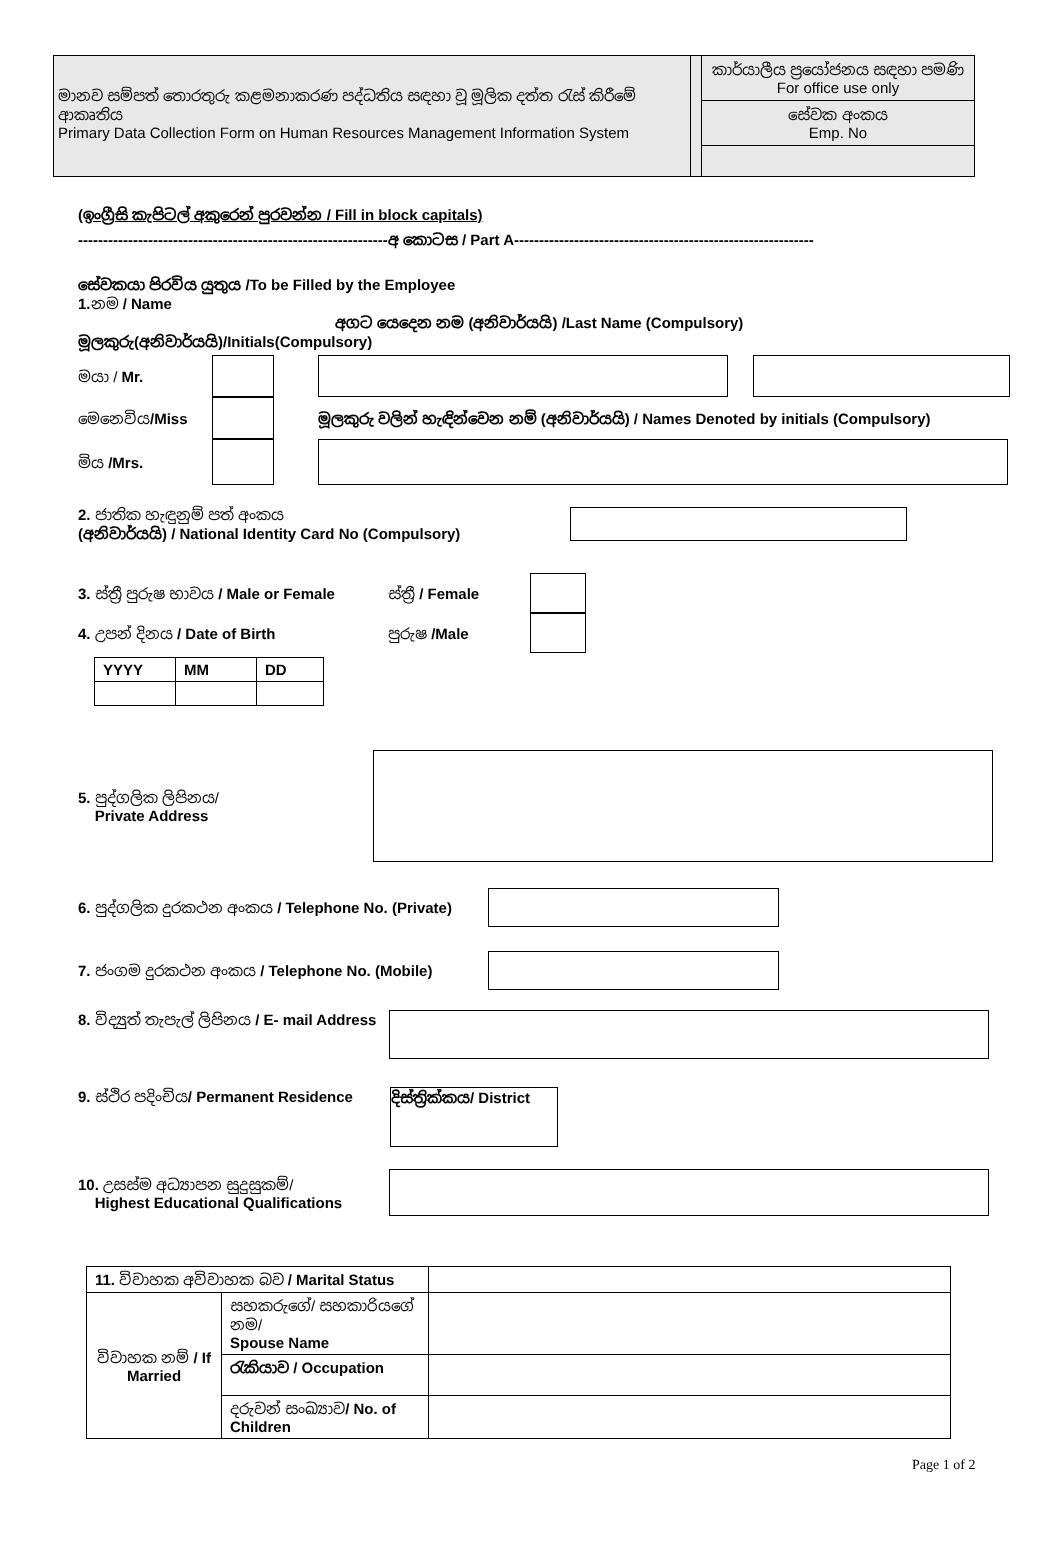මානව සම්පත් තොරතුරු කළමනාකරණ පද්ධතිය සඳහා වූ මූලික දත්ත රැස් කිරීමේ ආකෘතිය
Primary Data Collection Form on Human Resources Management Information System
කාර්යාලීය ප්‍රයෝජනය සඳහා පමණි
For office use only
සේවක අංකය
Emp. No
(ඉංග්‍රීසි කැපිටල් අකුරෙන් පුරවන්න / Fill in block capitals)
--------------------------------------------------------------අ කොටස / Part A------------------------------------------------------------
සේවකයා පිරවිය යුතුය /To be Filled by the Employee
1. නම / Name
අගට යෙදෙන නම (අනිවාර්යයි) /Last Name (Compulsory)
මූලකුරු(අනිවාර්යයි)/Initials(Compulsory)
මයා / Mr.
මෙනෙවිය/Miss මූලකුරු වලින් හැඳින්වෙන නම් (අනිවාර්යයි) / Names Denoted by initials (Compulsory)
මිය /Mrs.
2. ජාතික හැඳුනුම් පත් අංකය
(අනිවාර්යයි) / National Identity Card No (Compulsory)
3. ස්ත්‍රී පුරුෂ භාවය / Male or Female ස්ත්‍රී / Female
4. උපන් දිනය / Date of Birth පුරුෂ /Male
| YYYY | MM | DD |
5. පුද්ගලික ලිපිනය/
Private Address
6. පුද්ගලික දුරකථන අංකය / Telephone No. (Private)
7. ජංගම දුරකථන අංකය / Telephone No. (Mobile)
8. විද්‍යුත් තැපැල් ලිපිනය / E- mail Address
9. ස්ථිර පදිංචිය/ Permanent Residence දිස්ත්‍රික්කය/ District
10. උසස්ම අධ්‍යාපන සුදුසුකම්/
Highest Educational Qualifications
| 11. විවාහක අවිවාහක බව / Marital Status | | |
| විවාහක නම් / If Married | සහකරුගේ/ සහකාරියගේ නම/ Spouse Name | |
| | රැකියාව / Occupation | |
| | දරුවන් සංඛ්‍යාව / No. of Children | |
Page 1 of 2